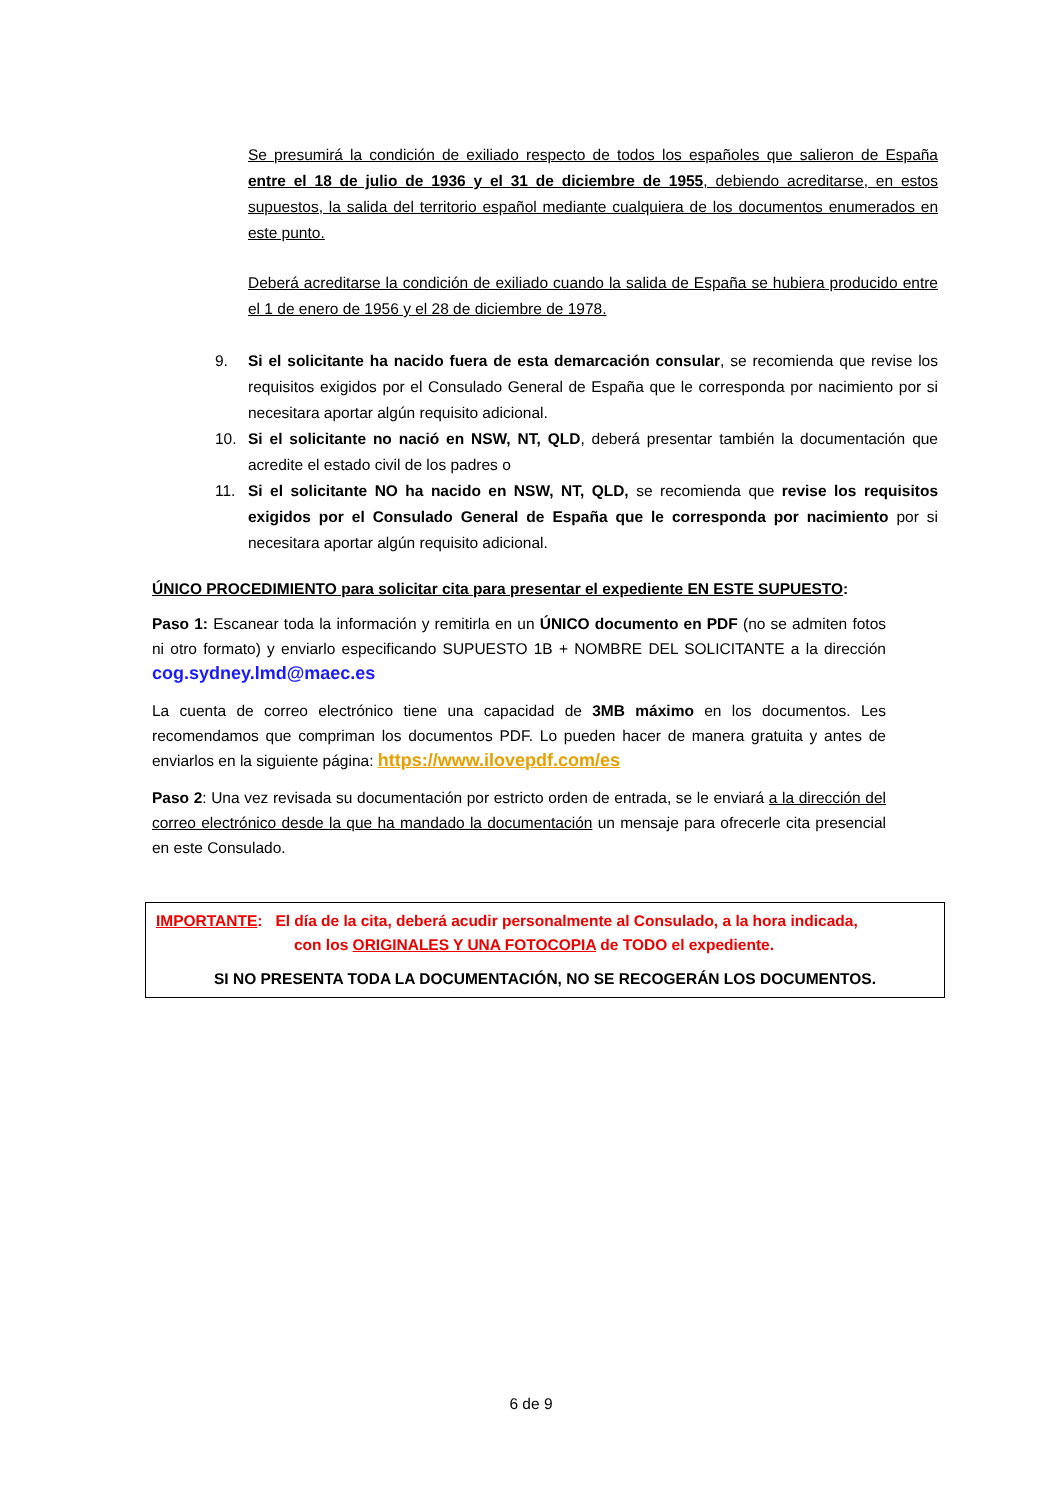Se presumirá la condición de exiliado respecto de todos los españoles que salieron de España entre el 18 de julio de 1936 y el 31 de diciembre de 1955, debiendo acreditarse, en estos supuestos, la salida del territorio español mediante cualquiera de los documentos enumerados en este punto.
Deberá acreditarse la condición de exiliado cuando la salida de España se hubiera producido entre el 1 de enero de 1956 y el 28 de diciembre de 1978.
9. Si el solicitante ha nacido fuera de esta demarcación consular, se recomienda que revise los requisitos exigidos por el Consulado General de España que le corresponda por nacimiento por si necesitara aportar algún requisito adicional.
10. Si el solicitante no nació en NSW, NT, QLD, deberá presentar también la documentación que acredite el estado civil de los padres o
11. Si el solicitante NO ha nacido en NSW, NT, QLD, se recomienda que revise los requisitos exigidos por el Consulado General de España que le corresponda por nacimiento por si necesitara aportar algún requisito adicional.
ÚNICO PROCEDIMIENTO para solicitar cita para presentar el expediente EN ESTE SUPUESTO:
Paso 1: Escanear toda la información y remitirla en un ÚNICO documento en PDF (no se admiten fotos ni otro formato) y enviarlo especificando SUPUESTO 1B + NOMBRE DEL SOLICITANTE a la dirección cog.sydney.lmd@maec.es
La cuenta de correo electrónico tiene una capacidad de 3MB máximo en los documentos. Les recomendamos que compriman los documentos PDF. Lo pueden hacer de manera gratuita y antes de enviarlos en la siguiente página: https://www.ilovepdf.com/es
Paso 2: Una vez revisada su documentación por estricto orden de entrada, se le enviará a la dirección del correo electrónico desde la que ha mandado la documentación un mensaje para ofrecerle cita presencial en este Consulado.
IMPORTANTE: El día de la cita, deberá acudir personalmente al Consulado, a la hora indicada,
con los ORIGINALES Y UNA FOTOCOPIA de TODO el expediente.
SI NO PRESENTA TODA LA DOCUMENTACIÓN, NO SE RECOGERÁN LOS DOCUMENTOS.
6 de 9